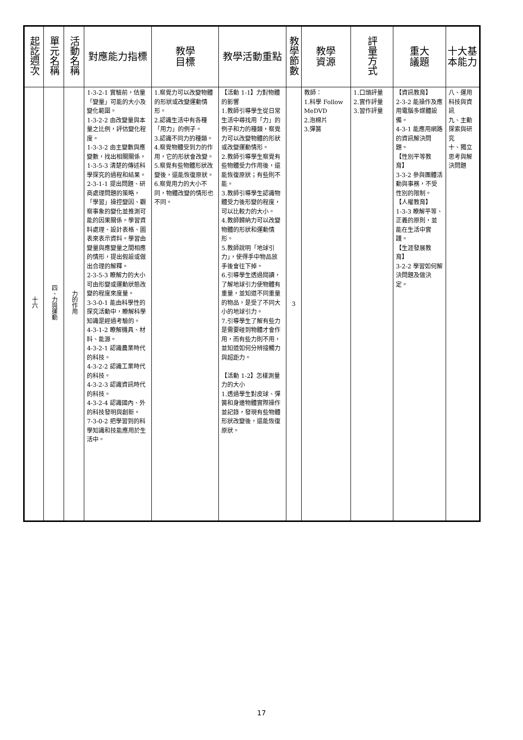| 起訖週次 | 單元名稱 | 活動名稱 | 對應能力指標 | 教學 目標 | 教學活動重點 | 教學節數 | 教學 資源 | 評量方式 | 重大 議題 | 十大基本能力 |
| --- | --- | --- | --- | --- | --- | --- | --- | --- | --- | --- |
| 十六 | 四、力與運動 | 力的作用 | 1-3-2-1 實驗前，估量「變量」可能的大小及變化範圍。 1-3-2-2 由改變量與本量之比例，評估變化程度。 1-3-3-2 由主變數與應變數，找出相關關係。 1-3-5-3 清楚的傳述科學探究的過程和結果。 2-3-1-1 提出問題、研商處理問題的策略，「學習」操控變因、觀察事象的變化並推測可能的因果關係。學習資料處理、設計表格、圖表來表示資料。學習由變量與應變量之間相應的情形，提出假設或做出合理的解釋。 2-3-5-3 瞭解力的大小可由形變或運動狀態改變的程度來度量。 3-3-0-1 能由科學性的探究活動中，瞭解科學知識是經過考驗的。 4-3-1-2 瞭解機具、材料、能源。 4-3-2-1 認識農業時代的科技。 4-3-2-2 認識工業時代的科技。 4-3-2-3 認識資訊時代的科技。 4-3-2-4 認識國內、外的科技發明與創新。 7-3-0-2 把學習到的科學知識和技能應用於生活中。 | 1.察覺力可以改變物體的形狀或改變運動情形。 2.認識生活中有各種「用力」的例子。 3.認識不同力的種類。 4.察覺物體受到力的作用，它的形狀會改變。 5.察覺有些物體形狀改變後，還能恢復原狀。 6.察覺用力的大小不同，物體改變的情形也不同。 | 【活動 1-1】力對物體的影響 1.教師引導學生從日常生活中尋找用「力」的例子和力的種類，察覺力可以改變物體的形狀或改變運動情形。 2.教師引導學生察覺有些物體受力作用後，還能恢復原狀；有些則不能。 3.教師引導學生認識物體受力後形變的程度，可以比較力的大小。 4.教師歸納力可以改變物體的形狀和運動情形。 5.教師說明「地球引力」，使得手中物品放手後會往下掉。 6.引導學生透過閱讀，了解地球引力使物體有重量，並知道不同重量的物品，是受了不同大小的地球引力。 7.引導學生了解有些力是需要碰到物體才會作用，而有些力則不用，並知道如何分辨接觸力與超距力。 【活動 1-2】怎樣測量力的大小 1.透過學生對皮球、彈簧和身邊物體實際操作並記錄，發現有些物體形狀改變後，還能恢復原狀。 | 3 | 教師： 1.科學 Follow MeDVD 2.泡棉片 3.彈簧 | 1.口頭評量 2.實作評量 3.習作評量 | 【資訊教育】 2-3-2 能操作及應用電腦多媒體設備。 4-3-1 能應用網路的資訊解決問題。 【性別平等教育】 3-3-2 參與團體活動與事務，不受性別的限制。 【人權教育】 1-3-3 瞭解平等、正義的原則，並能在生活中實踐。 【生涯發展教育】 3-2-2 學習如何解決問題及做決定。 | 八、運用科技與資訊 九、主動探索與研究 十、獨立思考與解決問題 |
17